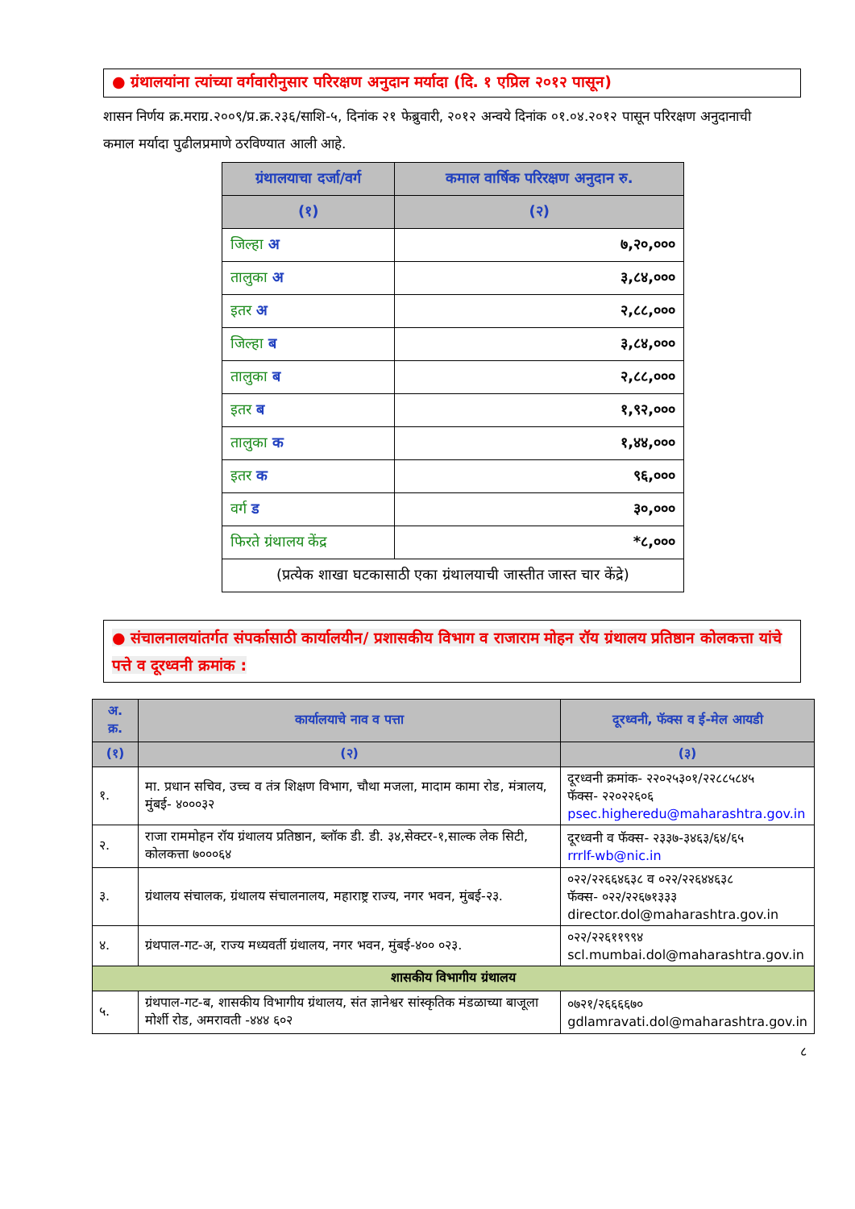● ग्रंथालयांना त्यांच्या वर्गवारीनुसार परिरक्षण अनुदान मर्यादा (दि. १ एप्रिल २०१२ पासून)
शासन निर्णय क्र.मराग्र.२००९/प्र.क्र.२३६/साशि-५, दिनांक २१ फेब्रुवारी, २०१२ अन्वये दिनांक ०१.०४.२०१२ पासून परिरक्षण अनुदानाची कमाल मर्यादा पुढीलप्रमाणे ठरविण्यात आली आहे.
| ग्रंथालयाचा दर्जा/वर्ग | कमाल वार्षिक परिरक्षण अनुदान रु. |
| --- | --- |
| (१) | (२) |
| जिल्हा अ | ७,२०,००० |
| तालुका अ | ३,८४,००० |
| इतर अ | २,८८,००० |
| जिल्हा ब | ३,८४,००० |
| तालुका ब | २,८८,००० |
| इतर ब | १,९२,००० |
| तालुका क | १,४४,००० |
| इतर क | ९६,००० |
| वर्ग ड | ३०,००० |
| फिरते ग्रंथालय केंद्र | *८,००० |
| (प्रत्येक शाखा घटकासाठी एका ग्रंथालयाची जास्तीत जास्त चार केंद्रे) | |
● संचालनालयांतर्गत संपर्कासाठी कार्यालयीन/ प्रशासकीय विभाग व राजाराम मोहन रॉय ग्रंथालय प्रतिष्ठान कोलकत्ता यांचे पत्ते व दूरध्वनी क्रमांक :
| अ. क्र. | कार्यालयाचे नाव व पत्ता | दूरध्वनी, फॅक्स व ई-मेल आयडी |
| --- | --- | --- |
| (१) | (२) | (३) |
| १. | मा. प्रधान सचिव, उच्च व तंत्र शिक्षण विभाग, चौथा मजला, मादाम कामा रोड, मंत्रालय, मुंबई- ४०००३२ | दूरध्वनी क्रमांक- २२०२५३०१/२२८८५८४५ फॅक्स- २२०२२६०६ psec.higheredu@maharashtra.gov.in |
| २. | राजा राममोहन रॉय ग्रंथालय प्रतिष्ठान, ब्लॉक डी. डी. ३४,सेक्टर-१,साल्क लेक सिटी, कोलकत्ता ७०००६४ | दूरध्वनी व फॅक्स- २३३७-३४६३/६४/६५ rrrlf-wb@nic.in |
| ३. | ग्रंथालय संचालक, ग्रंथालय संचालनालय, महाराष्ट्र राज्य, नगर भवन, मुंबई-२३. | ०२२/२२६६४६३८ व ०२२/२२६४४६३८ फॅक्स- ०२२/२२६७१३३३ director.dol@maharashtra.gov.in |
| ४. | ग्रंथपाल-गट-अ, राज्य मध्यवर्ती ग्रंथालय, नगर भवन, मुंबई-४०० ०२३. | ०२२/२२६११९९४ scl.mumbai.dol@maharashtra.gov.in |
| शासकीय विभागीय ग्रंथालय | | |
| ५. | ग्रंथपाल-गट-ब, शासकीय विभागीय ग्रंथालय, संत ज्ञानेश्वर सांस्कृतिक मंडळाच्या बाजूला मोर्शी रोड, अमरावती -४४४ ६०२ | ०७२१/२६६६६७० gdlamravati.dol@maharashtra.gov.in |
८